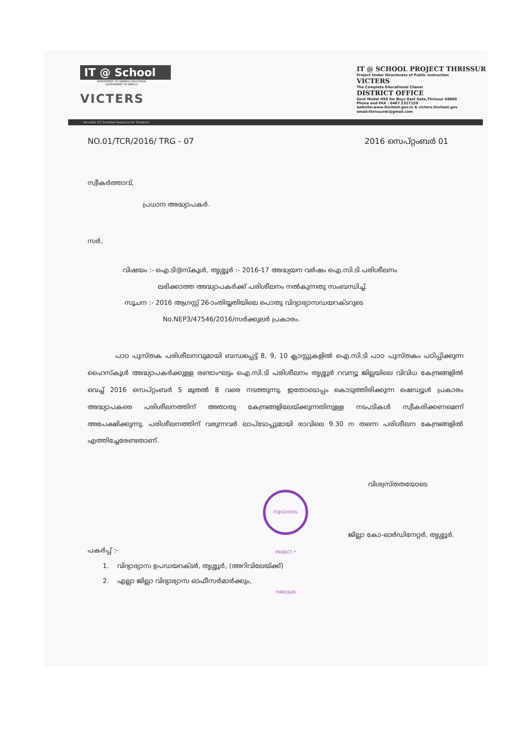IT @ School
DEPARTMENT OF GENERAL EDUCATION
GOVERNMENT OF KERALA
VICTERS
IT @ SCHOOL PROJECT THRISSUR
Project Under Directorate of Public Instruction
VICTERS
The Complete Educational Chanel
DISTRICT OFFICE
Govt Model HSS for Boys East Gate,Thrissur 68000
Phone and FAX : 0487 2327159
website:www.itschool.gov.in & victers.itschool.gov
email:thrissurdc@gmail.com
Versatile ICT Enabled Resource for Students
NO.01/TCR/2016/ TRG - 07 2016 സെപ്റ്റംബർ 01
സ്വീകർത്താവ്,
പ്രധാന അദ്ധ്യാപകർ.
സർ,
വിഷയം :- ഐ.ടി@സ്കൂൾ, തൃശ്ശൂർ :- 2016-17 അദ്ധ്യയന വർഷം ഐ.സി.ടി പരിശീലനം
ലഭിക്കാത്ത അദ്ധ്യാപകർക്ക് പരിശീലനം നൽകുന്നതു സംബന്ധിച്ച്.
സൂചന :- 2016 ആഗസ്റ്റ് 26-ാംതിയ്യതിയിലെ പൊതു വിദ്യാഭ്യാസഡയറക്ടറുടെ
No.NEP3/47546/2016/സർക്കുലർ പ്രകാരം.
പാഠ പുസ്തക പരിശീലനവുമായി ബന്ധപ്പെട്ട് 8, 9, 10 ക്ലാസ്സുകളിൽ ഐ.സി.ടി പാഠ പുസ്തകം പഠിപ്പിക്കുന്ന ഹൈസ്കൂൾ അദ്ധ്യാപകർക്കുള്ള രണ്ടാംഘട്ടം ഐ.സി.ടി പരിശീലനം തൃശ്ശൂർ റവന്യൂ ജില്ലയിലെ വിവിധ കേന്ദ്രങ്ങളിൽ വെച്ച് 2016 സെപ്റ്റംബർ 5 മുതൽ 8 വരെ നടത്തുന്നു. ഇതോടൊപ്പം കൊടുത്തിരിക്കുന്ന ഷെഡ്യൂൾ പ്രകാരം അദ്ധ്യാപകരെ പരിശീലനത്തിന് അതാതു കേന്ദ്രങ്ങളിലേയ്ക്കുന്നതിനുള്ള നടപടികൾ സ്വീകരിക്കണമെന്ന് അപേക്ഷിക്കുന്നു. പരിശീലനത്തിന് വരുന്നവർ ലാപ്ടോപ്പുമായി രാവിലെ 9.30 ന തന്നെ പരിശീലന കേന്ദ്രങ്ങളിൽ എത്തിച്ചേരേണ്ടതാണ്.
വിശ്വസ്തതയോടെ
IT@SCHOOL PROJECT * THRISSUR
ജില്ലാ കോ-ഓർഡിനേറ്റർ, തൃശ്ശൂർ.
പകർപ്പ് :-
1. വിദ്യാഭ്യാസ ഉപഡയറക്ടർ, തൃശ്ശൂർ, (അറിവിലേയ്ക്ക്)
2. എല്ലാ ജില്ലാ വിദ്യാഭ്യാസ ഓഫീസർമാർക്കും,